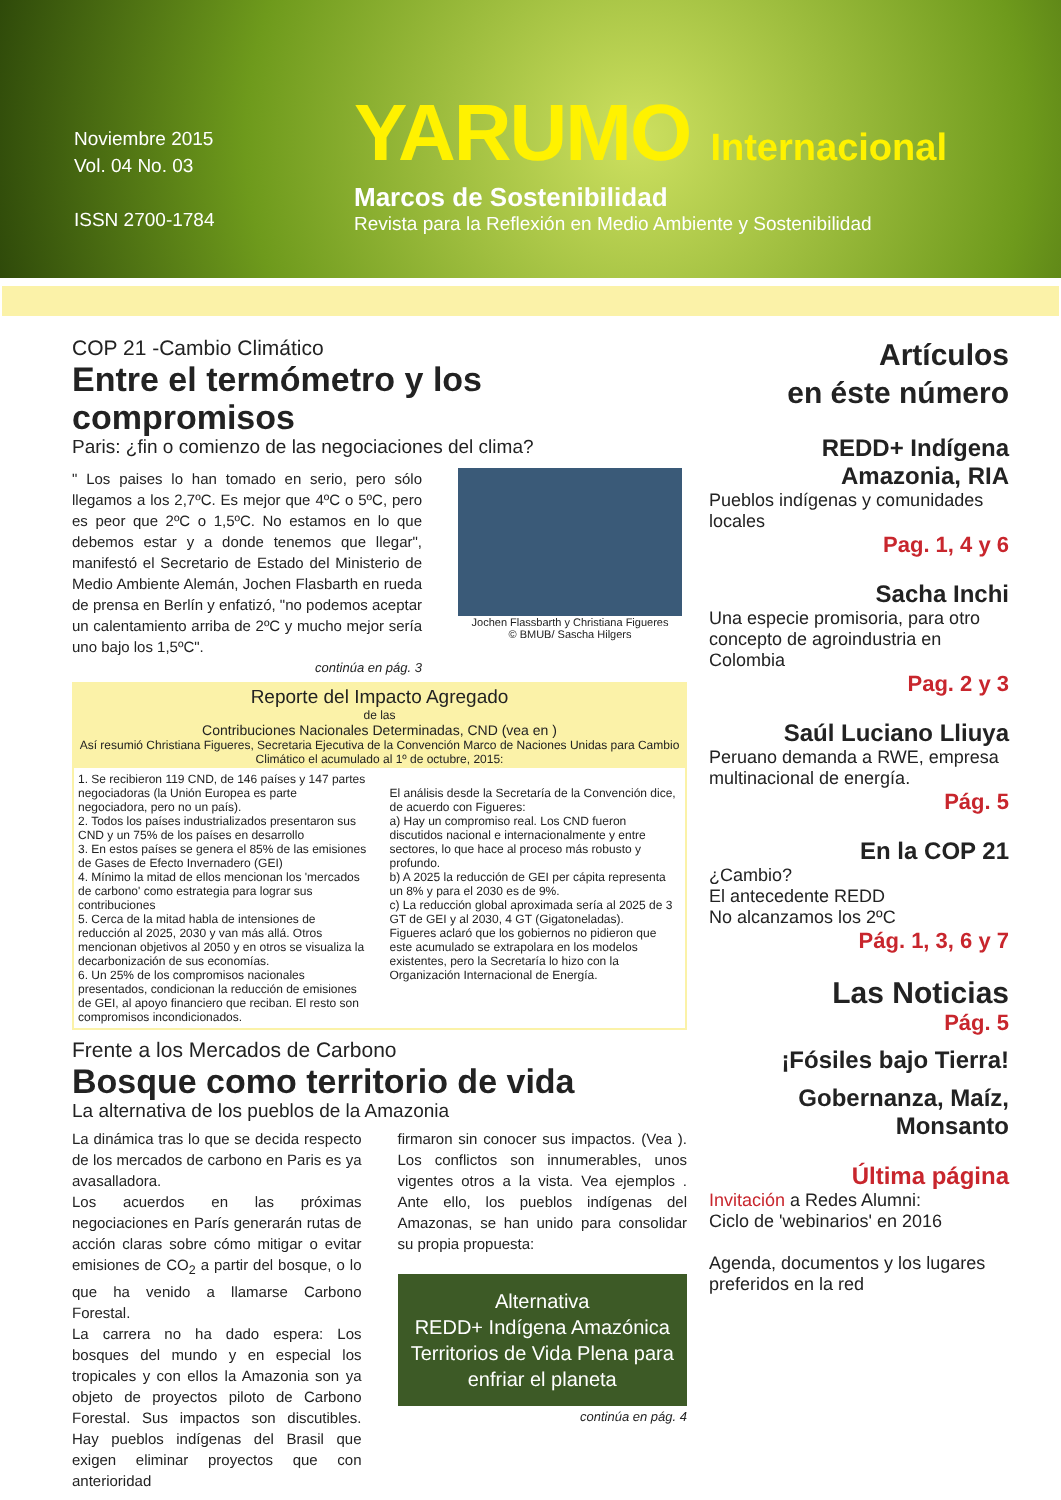Noviembre 2015
Vol. 04 No. 03
ISSN 2700-1784
YARUMO Internacional
Marcos de Sostenibilidad
Revista para la Reflexión en Medio Ambiente y Sostenibilidad
COP 21 -Cambio Climático
Entre el termómetro y los compromisos
Paris: ¿fin o comienzo de las negociaciones del clima?
" Los paises lo han tomado en serio, pero sólo llegamos a los 2,7ºC. Es mejor que 4ºC o 5ºC, pero es peor que 2ºC o 1,5ºC. No estamos en lo que debemos estar y a donde tenemos que llegar", manifestó el Secretario de Estado del Ministerio de Medio Ambiente Alemán, Jochen Flasbarth en rueda de prensa en Berlín y enfatizó, "no podemos aceptar un calentamiento arriba de 2ºC y mucho mejor sería uno bajo los 1,5ºC".
continúa en pág. 3
Jochen Flassbarth y Christiana Figueres
© BMUB/ Sascha Hilgers
Reporte del Impacto Agregado
de las
Contribuciones Nacionales Determinadas, CND (vea en )
Así resumió Christiana Figueres, Secretaria Ejecutiva de la Convención Marco de Naciones Unidas para Cambio Climático el acumulado al 1º de octubre, 2015:
1. Se recibieron 119 CND, de 146 países y 147 partes negociadoras (la Unión Europea es parte negociadora, pero no un país).
2. Todos los países industrializados presentaron sus CND y un 75% de los países en desarrollo
3. En estos países se genera el 85% de las emisiones de Gases de Efecto Invernadero (GEI)
4. Mínimo la mitad de ellos mencionan los 'mercados de carbono' como estrategia para lograr sus contribuciones
5. Cerca de la mitad habla de intensiones de reducción al 2025, 2030 y van más allá. Otros mencionan objetivos al 2050 y en otros se visualiza la decarbonización de sus economías.
6. Un 25% de los compromisos nacionales presentados, condicionan la reducción de emisiones de GEI, al apoyo financiero que reciban. El resto son compromisos incondicionados.
El análisis desde la Secretaría de la Convención dice, de acuerdo con Figueres:
a) Hay un compromiso real. Los CND fueron discutidos nacional e internacionalmente y entre sectores, lo que hace al proceso más robusto y profundo.
b) A 2025 la reducción de GEI per cápita representa un 8% y para el 2030 es de 9%.
c) La reducción global aproximada sería al 2025 de 3 GT de GEI y al 2030, 4 GT (Gigatoneladas).
Figueres aclaró que los gobiernos no pidieron que este acumulado se extrapolara en los modelos existentes, pero la Secretaría lo hizo con la Organización Internacional de Energía.
Frente a los Mercados de Carbono
Bosque como territorio de vida
La alternativa de los pueblos de la Amazonia
La dinámica tras lo que se decida respecto de los mercados de carbono en Paris es ya avasalladora.
Los acuerdos en las próximas negociaciones en París generarán rutas de acción claras sobre cómo mitigar o evitar emisiones de CO<sub>2</sub> a partir del bosque, o lo que ha venido a llamarse Carbono Forestal.
La carrera no ha dado espera: Los bosques del mundo y en especial los tropicales y con ellos la Amazonia son ya objeto de proyectos piloto de Carbono Forestal. Sus impactos son discutibles. Hay pueblos indígenas del Brasil que exigen eliminar proyectos que con anterioridad
firmaron sin conocer sus impactos. (Vea ). Los conflictos son innumerables, unos vigentes otros a la vista. Vea ejemplos . Ante ello, los pueblos indígenas del Amazonas, se han unido para consolidar su propia propuesta:
Alternativa
REDD+ Indígena Amazónica
Territorios de Vida Plena para enfriar el planeta
continúa en pág. 4
Artículos
en éste número
REDD+ Indígena Amazonia, RIA
Pueblos indígenas y comunidades locales
Pag. 1, 4 y 6
Sacha Inchi
Una especie promisoria, para otro concepto de agroindustria en Colombia
Pag. 2 y 3
Saúl Luciano Lliuya
Peruano demanda a RWE, empresa multinacional de energía.
Pág. 5
En la COP 21
¿Cambio?
El antecedente REDD
No alcanzamos los 2ºC
Pág. 1, 3, 6 y 7
Las Noticias
Pág. 5
¡Fósiles bajo Tierra!
Gobernanza, Maíz, Monsanto
Última página
Invitación a Redes Alumni:
Ciclo de 'webinarios' en 2016
Agenda, documentos y los lugares preferidos en la red